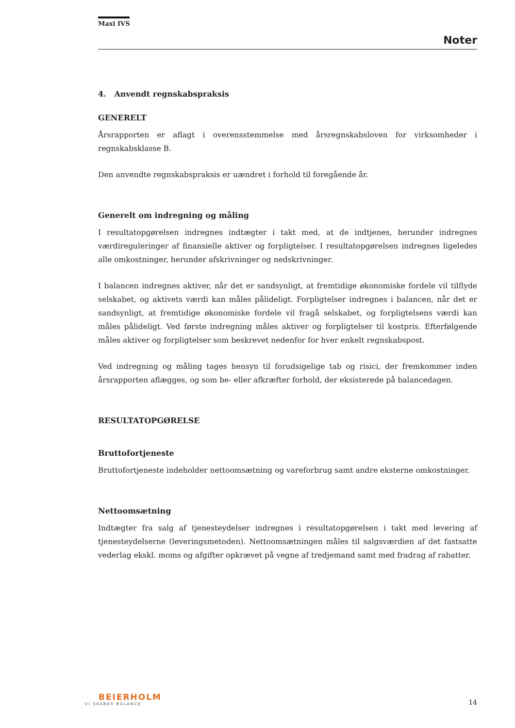Maxi IVS
Noter
4. Anvendt regnskabspraksis
GENERELT
Årsrapporten er aflagt i overensstemmelse med årsregnskabsloven for virksomheder i regnskabsklasse B.
Den anvendte regnskabspraksis er uændret i forhold til foregående år.
Generelt om indregning og måling
I resultatopgørelsen indregnes indtægter i takt med, at de indtjenes, herunder indregnes værdireguleringer af finansielle aktiver og forpligtelser. I resultatopgørelsen indregnes ligeledes alle omkostninger, herunder afskrivninger og nedskrivninger.
I balancen indregnes aktiver, når det er sandsynligt, at fremtidige økonomiske fordele vil tilflyde selskabet, og aktivets værdi kan måles pålideligt. Forpligtelser indregnes i balancen, når det er sandsynligt, at fremtidige økonomiske fordele vil fragå selskabet, og forpligtelsens værdi kan måles pålideligt. Ved første indregning måles aktiver og forpligtelser til kostpris. Efterfølgende måles aktiver og forpligtelser som beskrevet nedenfor for hver enkelt regnskabspost.
Ved indregning og måling tages hensyn til forudsigelige tab og risici, der fremkommer inden årsrapporten aflægges, og som be- eller afkræfter forhold, der eksisterede på balancedagen.
RESULTATOPGØRELSE
Bruttofortjeneste
Bruttofortjeneste indeholder nettoomsætning og vareforbrug samt andre eksterne omkostninger.
Nettoomsætning
Indtægter fra salg af tjenesteydelser indregnes i resultatopgørelsen i takt med levering af tjenesteydelserne (leveringsmetoden). Nettoomsætningen måles til salgsværdien af det fastsatte vederlag ekskl. moms og afgifter opkrævet på vegne af tredjemand samt med fradrag af rabatter.
BEIERHOLM
VI SKABER BALANCE
14